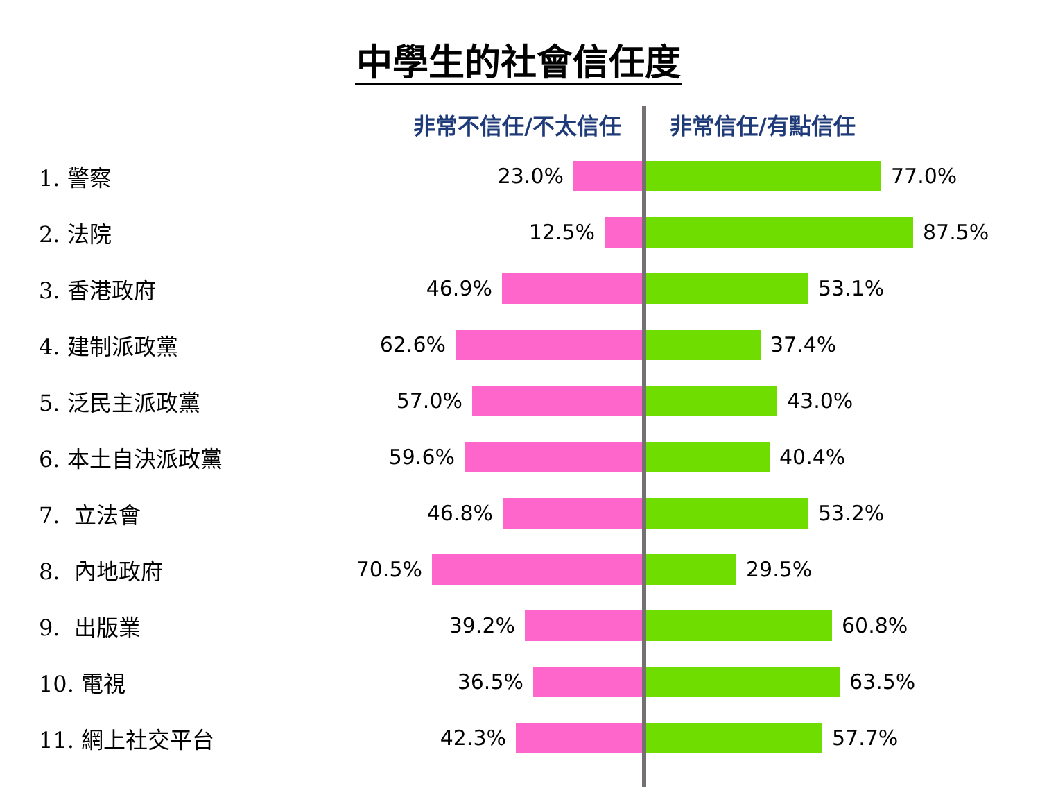中學生的社會信任度
非常不信任/不太信任
非常信任/有點信任
1. 警察
23.0% 77.0%
2. 法院
12.5% 87.5%
3. 香港政府
46.9% 53.1%
4. 建制派政黨
62.6% 37.4%
5. 泛民主派政黨
57.0% 43.0%
6. 本土自決派政黨
59.6% 40.4%
7. 立法會
46.8% 53.2%
8. 內地政府
70.5% 29.5%
9. 出版業
39.2% 60.8%
10. 電視
36.5% 63.5%
11. 網上社交平台
42.3% 57.7%